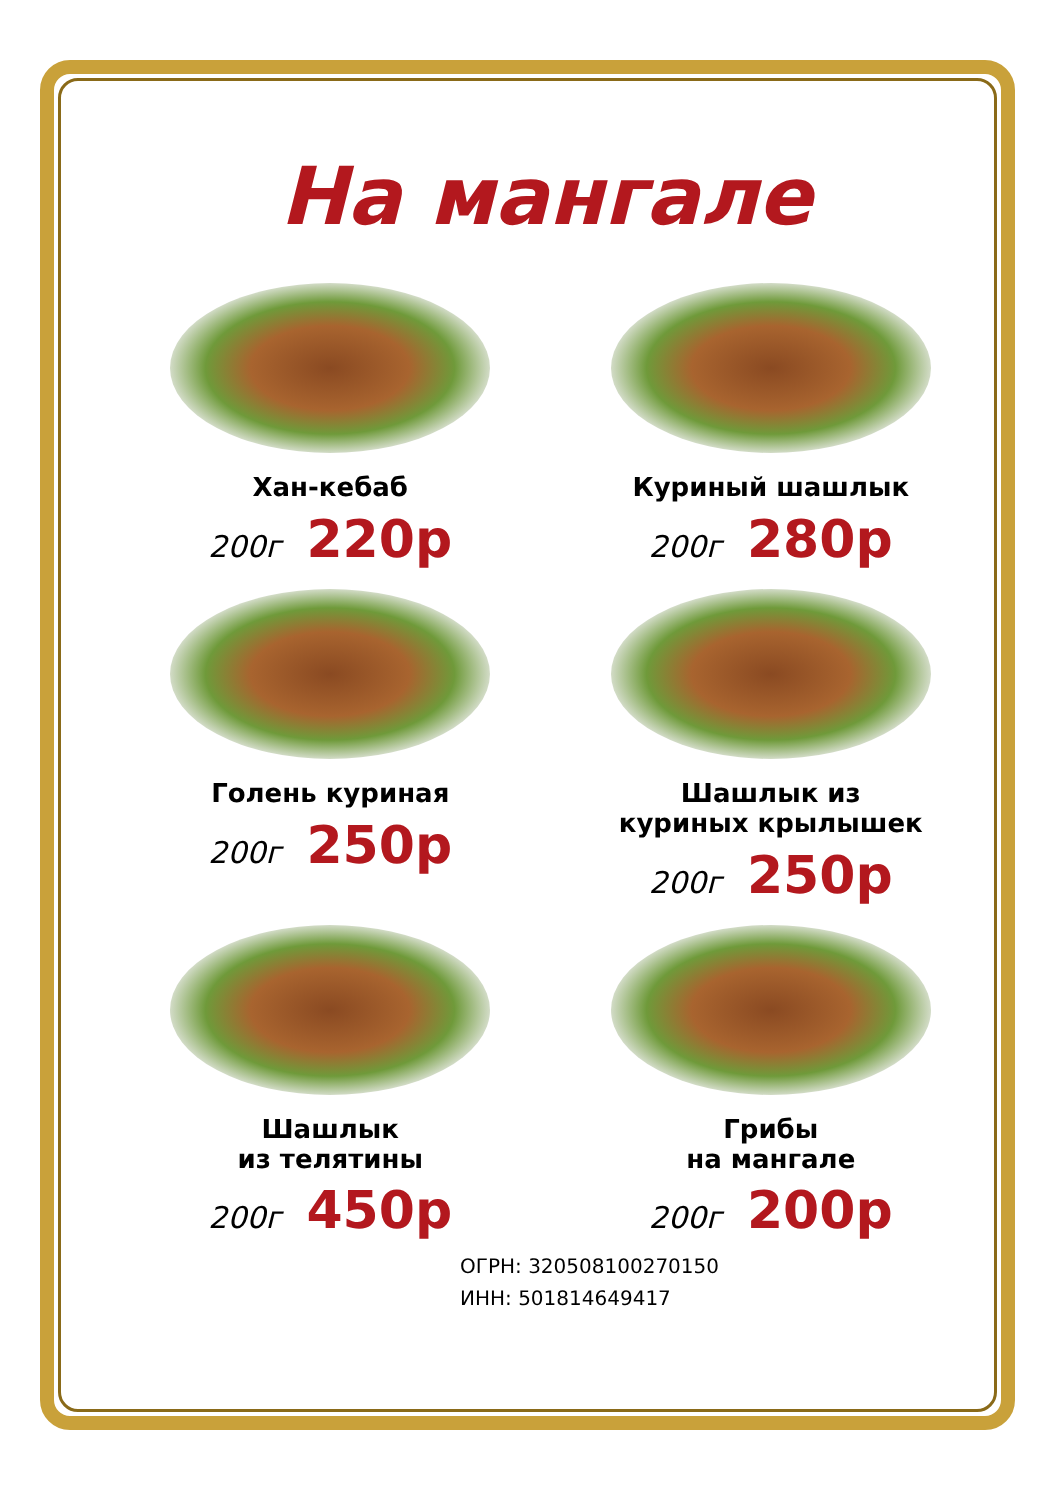На мангале
Хан-кебаб
200г 220р
Куриный шашлык
200г 280р
Голень куриная
200г 250р
Шашлык из
куриных крылышек
200г 250р
Шашлык
из телятины
200г 450р
Грибы
на мангале
200г 200р
ОГРН: 320508100270150
ИНН: 501814649417